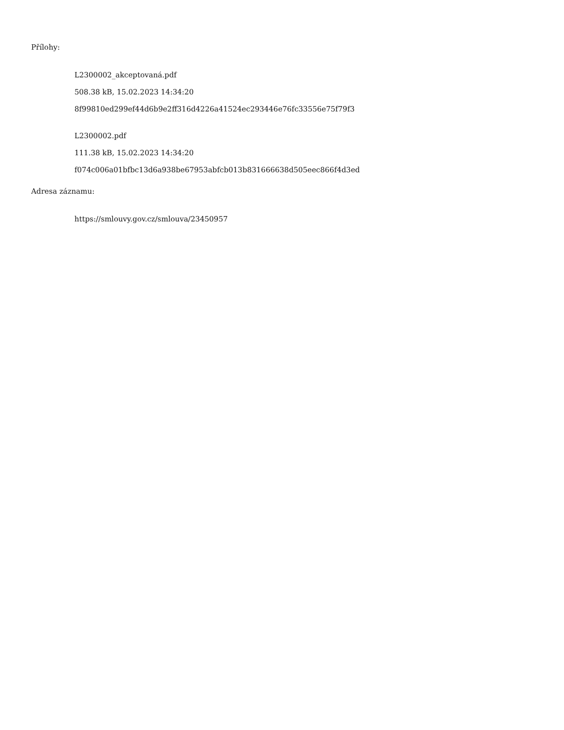Přílohy:
L2300002_akceptovaná.pdf
508.38 kB, 15.02.2023 14:34:20
8f99810ed299ef44d6b9e2ff316d4226a41524ec293446e76fc33556e75f79f3
L2300002.pdf
111.38 kB, 15.02.2023 14:34:20
f074c006a01bfbc13d6a938be67953abfcb013b831666638d505eec866f4d3ed
Adresa záznamu:
https://smlouvy.gov.cz/smlouva/23450957